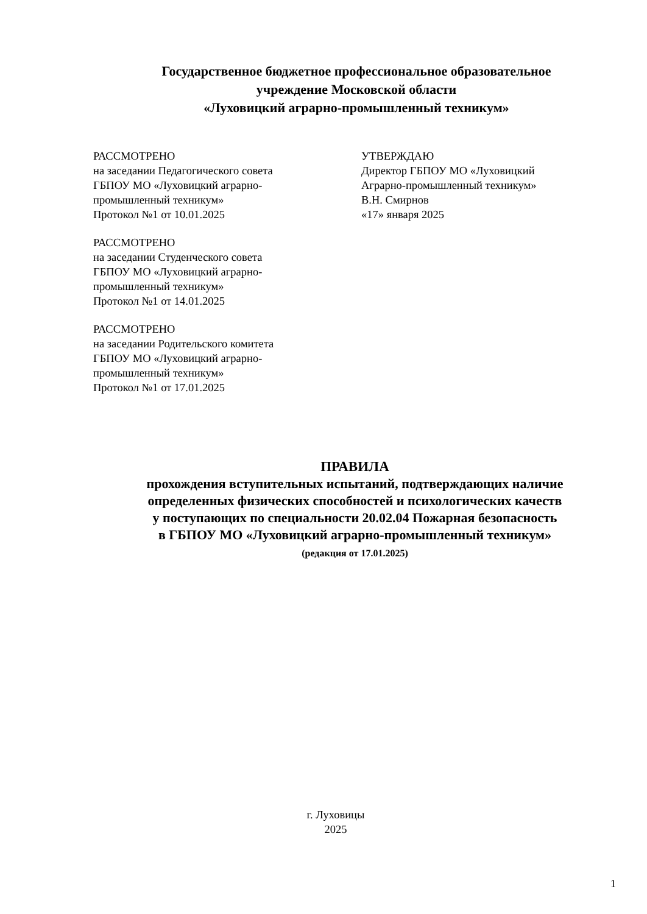Государственное бюджетное профессиональное образовательное
учреждение Московской области
«Луховицкий аграрно-промышленный техникум»
РАССМОТРЕНО
на заседании Педагогического совета
ГБПОУ МО «Луховицкий аграрно-
промышленный техникум»
Протокол №1 от 10.01.2025
РАССМОТРЕНО
на заседании Студенческого совета
ГБПОУ МО «Луховицкий аграрно-
промышленный техникум»
Протокол №1 от 14.01.2025
РАССМОТРЕНО
на заседании Родительского комитета
ГБПОУ МО «Луховицкий аграрно-
промышленный техникум»
Протокол №1 от 17.01.2025
УТВЕРЖДАЮ
Директор ГБПОУ МО «Луховицкий
Аграрно-промышленный техникум»
В.Н. Смирнов
«17» января 2025
ПРАВИЛА
прохождения вступительных испытаний, подтверждающих наличие
определенных физических способностей и психологических качеств
у поступающих по специальности 20.02.04 Пожарная безопасность
в ГБПОУ МО «Луховицкий аграрно-промышленный техникум»
(редакция от 17.01.2025)
г. Луховицы
2025
1